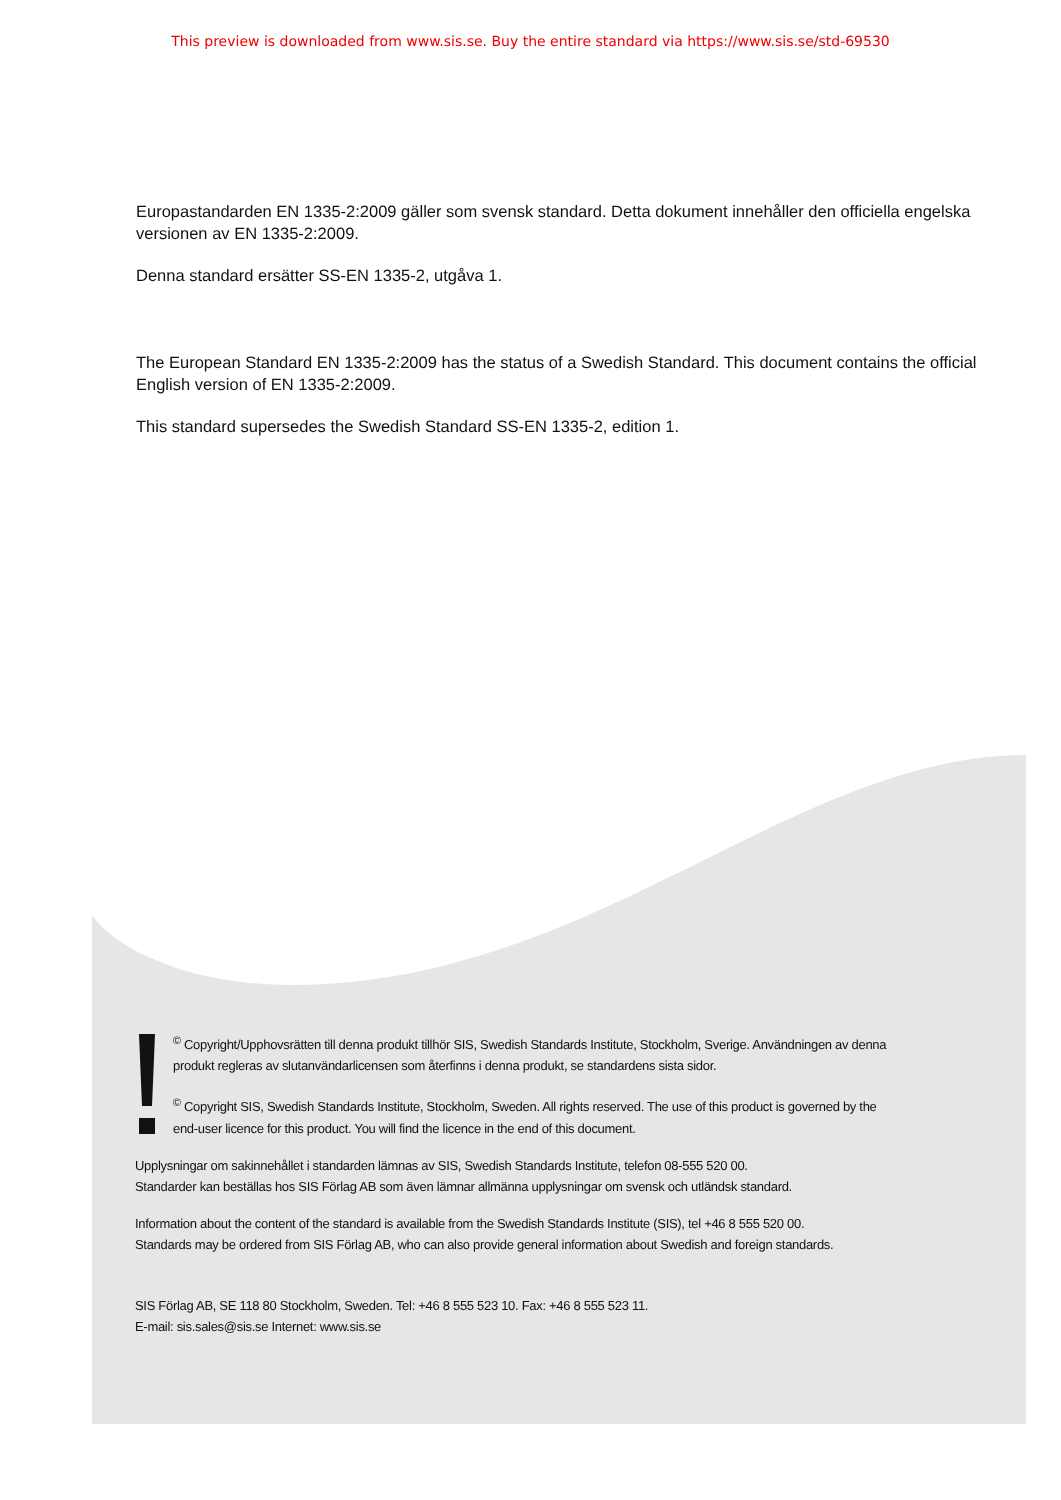This preview is downloaded from www.sis.se. Buy the entire standard via https://www.sis.se/std-69530
Europastandarden EN 1335-2:2009 gäller som svensk standard. Detta dokument innehåller den officiella engelska versionen av EN 1335-2:2009.
Denna standard ersätter SS-EN 1335-2, utgåva 1.
The European Standard EN 1335-2:2009 has the status of a Swedish Standard. This document contains the official English version of EN 1335-2:2009.
This standard supersedes the Swedish Standard SS-EN 1335-2, edition 1.
<sup>©</sup> Copyright/Upphovsrätten till denna produkt tillhör SIS, Swedish Standards Institute, Stockholm, Sverige. Användningen av denna produkt regleras av slutanvändarlicensen som återfinns i denna produkt, se standardens sista sidor.
<sup>©</sup> Copyright SIS, Swedish Standards Institute, Stockholm, Sweden. All rights reserved. The use of this product is governed by the end-user licence for this product. You will find the licence in the end of this document.
Upplysningar om sakinnehållet i standarden lämnas av SIS, Swedish Standards Institute, telefon 08-555 520 00.
Standarder kan beställas hos SIS Förlag AB som även lämnar allmänna upplysningar om svensk och utländsk standard.
Information about the content of the standard is available from the Swedish Standards Institute (SIS), tel +46 8 555 520 00.
Standards may be ordered from SIS Förlag AB, who can also provide general information about Swedish and foreign standards.
SIS Förlag AB, SE 118 80 Stockholm, Sweden. Tel: +46 8 555 523 10. Fax: +46 8 555 523 11.
E-mail: sis.sales@sis.se Internet: www.sis.se